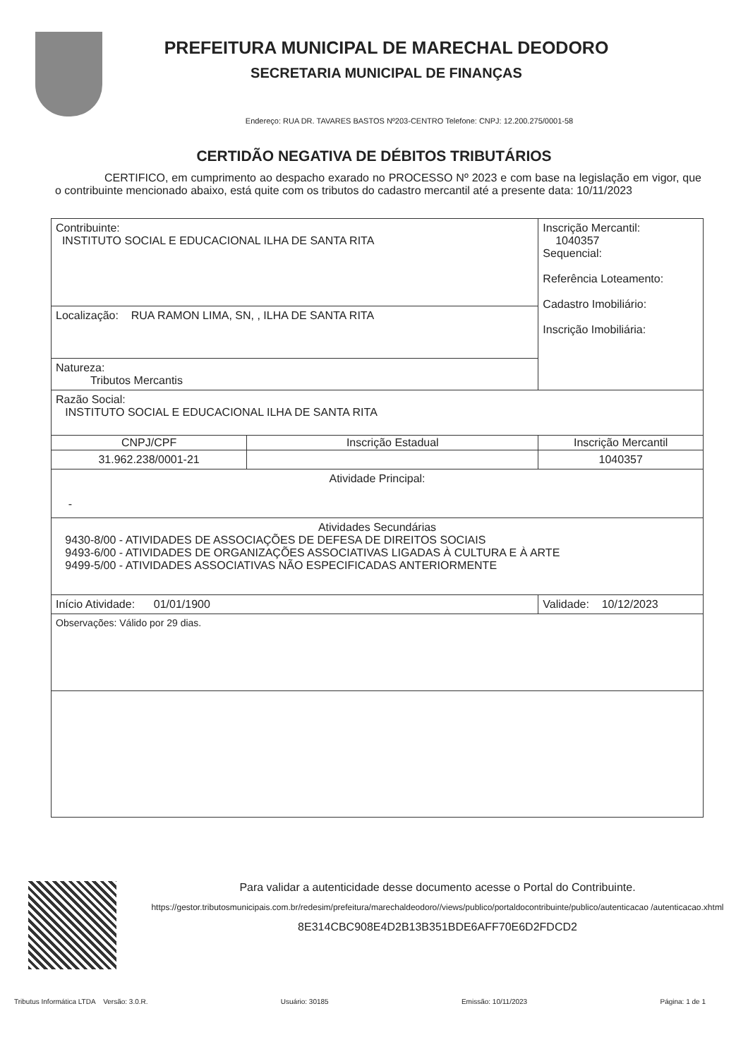PREFEITURA MUNICIPAL DE MARECHAL DEODORO
SECRETARIA MUNICIPAL DE FINANÇAS
Endereço: RUA DR. TAVARES BASTOS Nº203-CENTRO Telefone: CNPJ: 12.200.275/0001-58
CERTIDÃO NEGATIVA DE DÉBITOS TRIBUTÁRIOS
CERTIFICO, em cumprimento ao despacho exarado no PROCESSO Nº 2023 e com base na legislação em vigor, que o contribuinte mencionado abaixo, está quite com os tributos do cadastro mercantil até a presente data: 10/11/2023
| Contribuinte: INSTITUTO SOCIAL E EDUCACIONAL ILHA DE SANTA RITA | | Inscrição Mercantil: 1040357 Sequencial: Referência Loteamento: Cadastro Imobiliário: Inscrição Imobiliária: |
| Localização: RUA RAMON LIMA, SN, , ILHA DE SANTA RITA | | |
| Natureza: Tributos Mercantis | | |
| Razão Social: INSTITUTO SOCIAL E EDUCACIONAL ILHA DE SANTA RITA | | |
| CNPJ/CPF | Inscrição Estadual | Inscrição Mercantil |
| 31.962.238/0001-21 | | 1040357 |
| Atividade Principal: - | | |
| Atividades Secundárias 9430-8/00 - ATIVIDADES DE ASSOCIAÇÕES DE DEFESA DE DIREITOS SOCIAIS 9493-6/00 - ATIVIDADES DE ORGANIZAÇÕES ASSOCIATIVAS LIGADAS À CULTURA E À ARTE 9499-5/00 - ATIVIDADES ASSOCIATIVAS NÃO ESPECIFICADAS ANTERIORMENTE | | |
| Início Atividade: 01/01/1900 | | Validade: 10/12/2023 |
| Observações: Válido por 29 dias. | | |
Para validar a autenticidade desse documento acesse o Portal do Contribuinte.
https://gestor.tributosmunicipais.com.br/redesim/prefeitura/marechaldeodoro//views/publico/portaldocontribuinte/publico/autenticacao /autenticacao.xhtml
8E314CBC908E4D2B13B351BDE6AFF70E6D2FDCD2
Tributus Informática LTDA Versão: 3.0.R. Usuário: 30185 Emissão: 10/11/2023 Página: 1 de 1